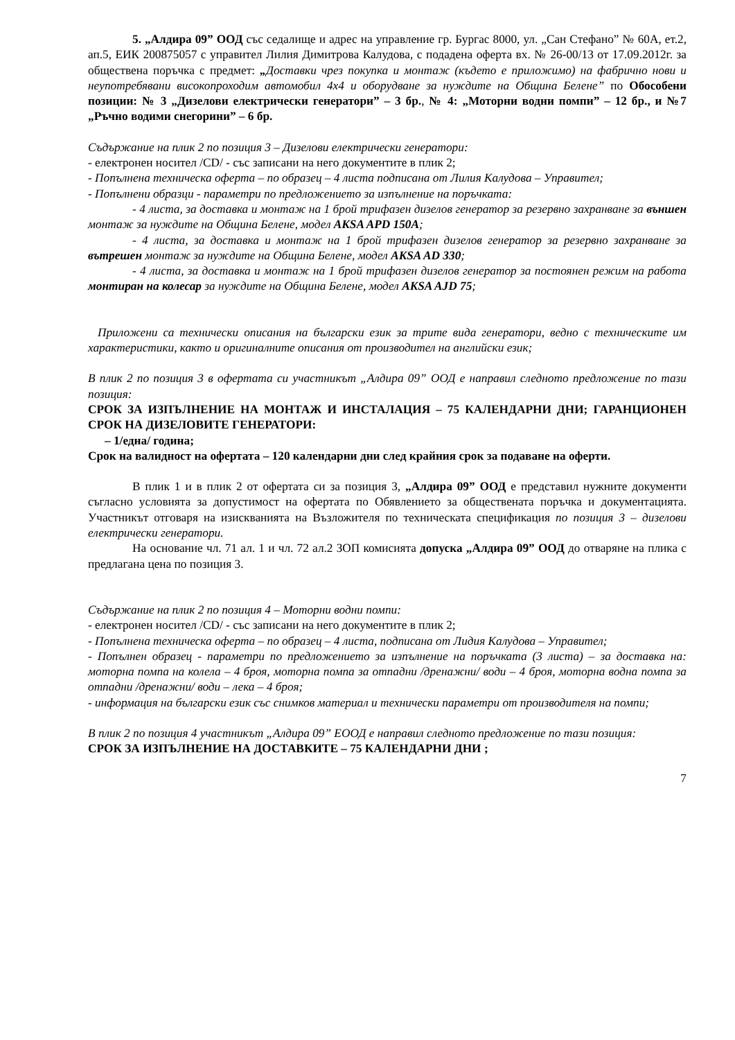5. „Алдира 09” ООД със седалище и адрес на управление гр. Бургас 8000, ул. „Сан Стефано” № 60А, ет.2, ап.5, ЕИК 200875057 с управител Лилия Димитрова Калудова, с подадена оферта вх. № 26-00/13 от 17.09.2012г. за обществена поръчка с предмет: „Доставки чрез покупка и монтаж (където е приложимо) на фабрично нови и неупотребявани високопроходим автомобил 4x4 и оборудване за нуждите на Община Белене” по Обособени позиции: № 3 „Дизелови електрически генератори” – 3 бр., № 4: „Моторни водни помпи” – 12 бр., и №7 „Ръчно водими снегорини” – 6 бр.
Съдържание на плик 2 по позиция 3 – Дизелови електрически генератори:
- електронен носител /CD/ - със записани на него документите в плик 2;
- Попълнена техническа оферта – по образец – 4 листа подписана от Лилия Калудова – Управител;
- Попълнени образци - параметри по предложението за изпълнение на поръчката:
- 4 листа, за доставка и монтаж на 1 брой трифазен дизелов генератор за резервно захранване за външен монтаж за нуждите на Община Белене, модел AKSA APD 150A;
- 4 листа, за доставка и монтаж на 1 брой трифазен дизелов генератор за резервно захранване за вътрешен монтаж за нуждите на Община Белене, модел AKSA AD 330;
- 4 листа, за доставка и монтаж на 1 брой трифазен дизелов генератор за постоянен режим на работа монтиран на колесар за нуждите на Община Белене, модел AKSA AJD 75;
Приложени са технически описания на български език за трите вида генератори, ведно с техническите им характеристики, както и оригиналните описания от производител на английски език;
В плик 2 по позиция 3 в офертата си участникът „Алдира 09” ООД е направил следното предложение по тази позиция:
СРОК ЗА ИЗПЪЛНЕНИЕ НА МОНТАЖ И ИНСТАЛАЦИЯ – 75 КАЛЕНДАРНИ ДНИ; ГАРАНЦИОНЕН СРОК НА ДИЗЕЛОВИТЕ ГЕНЕРАТОРИ:
– 1/една/ година;
Срок на валидност на офертата – 120 календарни дни след крайния срок за подаване на оферти.
В плик 1 и в плик 2 от офертата си за позиция 3, „Алдира 09” ООД е представил нужните документи съгласно условията за допустимост на офертата по Обявлението за обществената поръчка и документацията. Участникът отговаря на изискванията на Възложителя по техническата спецификация по позиция 3 – дизелови електрически генератори.
На основание чл. 71 ал. 1 и чл. 72 ал.2 ЗОП комисията допуска „Алдира 09” ООД до отваряне на плика с предлагана цена по позиция 3.
Съдържание на плик 2 по позиция 4 – Моторни водни помпи:
- електронен носител /CD/ - със записани на него документите в плик 2;
- Попълнена техническа оферта – по образец – 4 листа, подписана от Лидия Калудова – Управител;
- Попълнен образец - параметри по предложението за изпълнение на поръчката (3 листа) – за доставка на: моторна помпа на колела – 4 броя, моторна помпа за отпадни /дренажни/ води – 4 броя, моторна водна помпа за отпадни /дренажни/ води – лека – 4 броя;
- информация на български език със снимков материал и технически параметри от производителя на помпи;
В плик 2 по позиция 4 участникът „Алдира 09” ЕООД е направил следното предложение по тази позиция:
СРОК ЗА ИЗПЪЛНЕНИЕ НА ДОСТАВКИТЕ – 75 КАЛЕНДАРНИ ДНИ ;
7